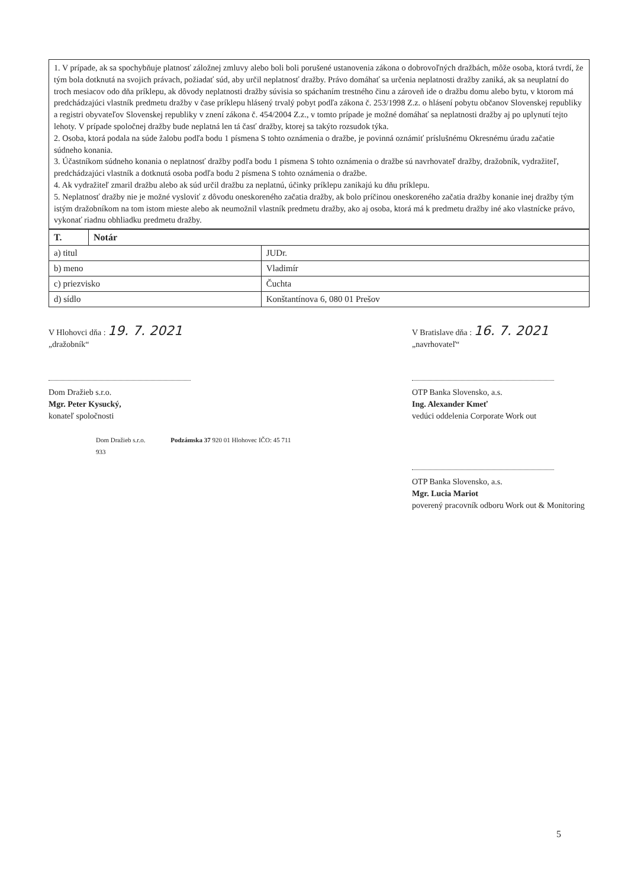1. V prípade, ak sa spochybňuje platnosť záložnej zmluvy alebo boli boli porušené ustanovenia zákona o dobrovoľných dražbách, môže osoba, ktorá tvrdí, že tým bola dotknutá na svojich právach, požiadať súd, aby určil neplatnosť dražby. Právo domáhať sa určenia neplatnosti dražby zaniká, ak sa neuplatní do troch mesiacov odo dňa príklepu, ak dôvody neplatnosti dražby súvisia so spáchaním trestného činu a zároveň ide o dražbu domu alebo bytu, v ktorom má predchádzajúci vlastník predmetu dražby v čase príklepu hlásený trvalý pobyt podľa zákona č. 253/1998 Z.z. o hlásení pobytu občanov Slovenskej republiky a registri obyvateľov Slovenskej republiky v znení zákona č. 454/2004 Z.z., v tomto prípade je možné domáhať sa neplatnosti dražby aj po uplynutí tejto lehoty. V prípade spoločnej dražby bude neplatná len tá časť dražby, ktorej sa takýto rozsudok týka.
2. Osoba, ktorá podala na súde žalobu podľa bodu 1 písmena S tohto oznámenia o dražbe, je povinná oznámiť príslušnému Okresnému úradu začatie súdneho konania.
3. Účastníkom súdneho konania o neplatnosť dražby podľa bodu 1 písmena S tohto oznámenia o dražbe sú navrhovateľ dražby, dražobník, vydražiteľ, predchádzajúci vlastník a dotknutá osoba podľa bodu 2 písmena S tohto oznámenia o dražbe.
4. Ak vydražiteľ zmaril dražbu alebo ak súd určil dražbu za neplatnú, účinky príklepu zanikajú ku dňu príklepu.
5. Neplatnosť dražby nie je možné vysloviť z dôvodu oneskoreného začatia dražby, ak bolo príčinou oneskoreného začatia dražby konanie inej dražby tým istým dražobníkom na tom istom mieste alebo ak neumožnil vlastník predmetu dražby, ako aj osoba, ktorá má k predmetu dražby iné ako vlastnícke právo, vykonať riadnu obhliadku predmetu dražby.
| T. | Notár | |
| --- | --- | --- |
| a) titul | | JUDr. |
| b) meno | | Vladimír |
| c) priezvisko | | Čuchta |
| d) sídlo | | Konštantínova 6, 080 01 Prešov |
V Hlohovci dňa : 19. 7. 2021
„dražobník“
Dom Dražieb s.r.o.
Mgr. Peter Kysucký,
konateľ spoločnosti
Dom Dražieb s.r.o. Podzámska 37 920 01 Hlohovec IČO: 45 711 933
V Bratislave dňa : 16. 7. 2021
„navrhovateľ“
OTP Banka Slovensko, a.s.
Ing. Alexander Kmeť
vedúci oddelenia Corporate Work out
OTP Banka Slovensko, a.s.
Mgr. Lucia Mariot
poverený pracovník odboru Work out & Monitoring
5